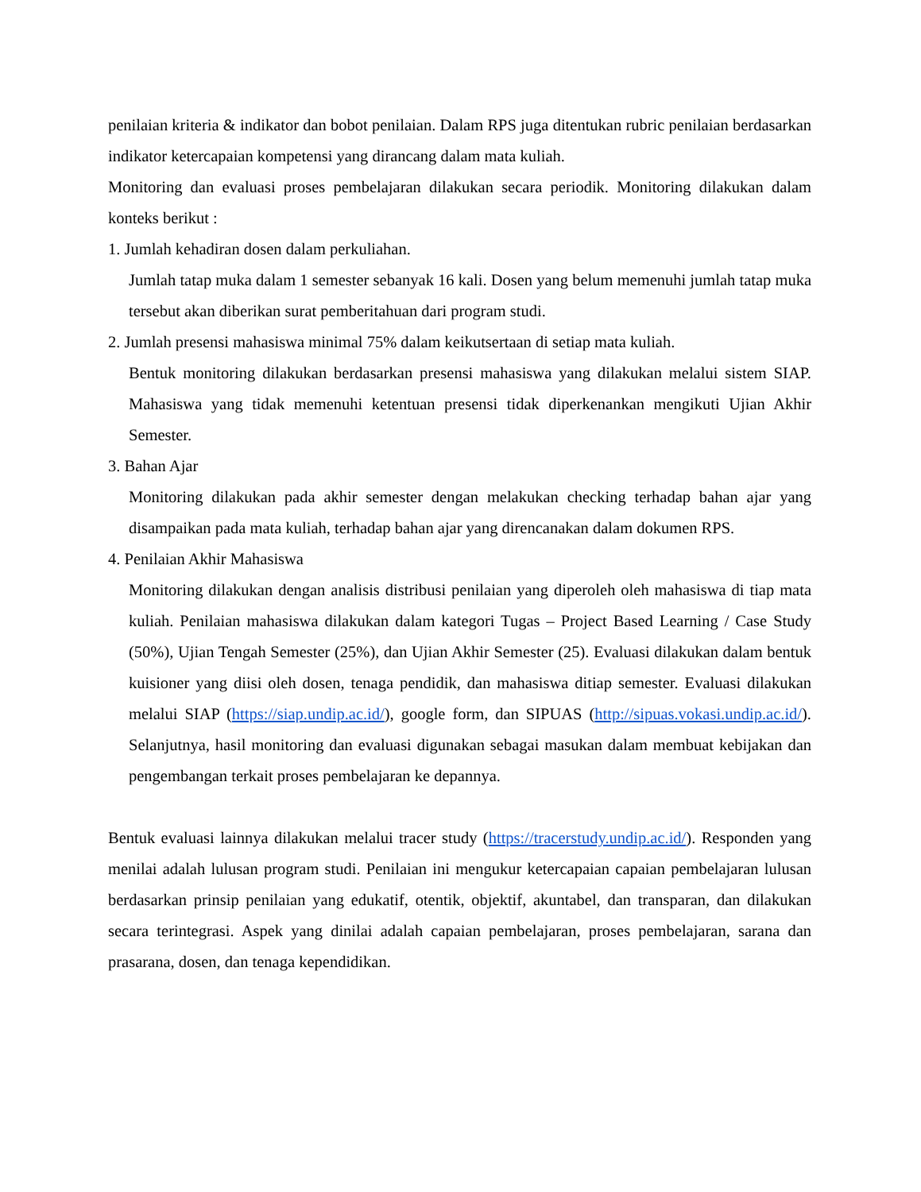penilaian kriteria & indikator dan bobot penilaian. Dalam RPS juga ditentukan rubric penilaian berdasarkan indikator ketercapaian kompetensi yang dirancang dalam mata kuliah.
Monitoring dan evaluasi proses pembelajaran dilakukan secara periodik. Monitoring dilakukan dalam konteks berikut :
1. Jumlah kehadiran dosen dalam perkuliahan.
Jumlah tatap muka dalam 1 semester sebanyak 16 kali. Dosen yang belum memenuhi jumlah tatap muka tersebut akan diberikan surat pemberitahuan dari program studi.
2. Jumlah presensi mahasiswa minimal 75% dalam keikutsertaan di setiap mata kuliah.
Bentuk monitoring dilakukan berdasarkan presensi mahasiswa yang dilakukan melalui sistem SIAP. Mahasiswa yang tidak memenuhi ketentuan presensi tidak diperkenankan mengikuti Ujian Akhir Semester.
3. Bahan Ajar
Monitoring dilakukan pada akhir semester dengan melakukan checking terhadap bahan ajar yang disampaikan pada mata kuliah, terhadap bahan ajar yang direncanakan dalam dokumen RPS.
4. Penilaian Akhir Mahasiswa
Monitoring dilakukan dengan analisis distribusi penilaian yang diperoleh oleh mahasiswa di tiap mata kuliah. Penilaian mahasiswa dilakukan dalam kategori Tugas – Project Based Learning / Case Study (50%), Ujian Tengah Semester (25%), dan Ujian Akhir Semester (25). Evaluasi dilakukan dalam bentuk kuisioner yang diisi oleh dosen, tenaga pendidik, dan mahasiswa ditiap semester. Evaluasi dilakukan melalui SIAP (https://siap.undip.ac.id/), google form, dan SIPUAS (http://sipuas.vokasi.undip.ac.id/). Selanjutnya, hasil monitoring dan evaluasi digunakan sebagai masukan dalam membuat kebijakan dan pengembangan terkait proses pembelajaran ke depannya.
Bentuk evaluasi lainnya dilakukan melalui tracer study (https://tracerstudy.undip.ac.id/). Responden yang menilai adalah lulusan program studi. Penilaian ini mengukur ketercapaian capaian pembelajaran lulusan berdasarkan prinsip penilaian yang edukatif, otentik, objektif, akuntabel, dan transparan, dan dilakukan secara terintegrasi. Aspek yang dinilai adalah capaian pembelajaran, proses pembelajaran, sarana dan prasarana, dosen, dan tenaga kependidikan.